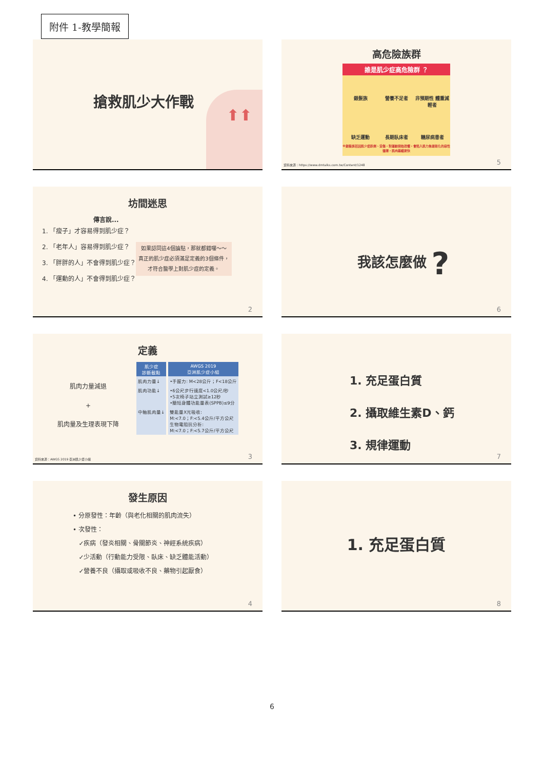附件 1-教學簡報
搶救肌少大作戰
⬆⬆
坊間迷思
傳言說...
1. 「瘦子」才容易得到肌少症？
2. 「老年人」容易得到肌少症？
3. 「胖胖的人」不會得到肌少症？
4. 「運動的人」不會得到肌少症？
如果認同這4個論點，那就都錯囉～～
真正的肌少症必須滿足定義的3個條件，
才符合醫學上對肌少症的定義。
2
定義
肌肉力量減退
+
肌肉量及生理表現下降
| 肌少症 診斷截點 | AWGS 2019 亞洲肌少症小組 |
| --- | --- |
| 肌肉力量↓ | •手握力: M<28公斤；F<18公斤 |
| 肌肉功能↓ | •6公尺步行速度<1.0公尺/秒 •5次椅子站立測試≥12秒 •簡短身體功能量表(SPPB)≤9分 |
| 中軸肌肉量↓ | 雙能量X光吸收: M:<7.0；F:<5.4公斤/平方公尺 生物電阻抗分析: M:<7.0；F:<5.7公斤/平方公尺 |
資料來源：AWGS 2019 亞洲肌少症小組 3
發生原因
• 分原發性：年齡（與老化相關的肌肉流失）
• 次發性：
✓疾病（發炎相關、骨關節炎、神經系統疾病）
✓少活動（行動能力受限、臥床、缺乏體能活動）
✓營養不良（攝取或吸收不良、藥物引起厭食）
4
高危險族群
誰是肌少症高危險群 ？
銀髮族 營養不足者 非預期性 體重減輕者 缺乏運動 長期臥床者 糖尿病患者
※銀髮族若因肌少症跌倒、受傷，對運動開始恐懼，會陷入肌力急速退化的惡性循環，肌肉萎縮更快
資料來源：https://www.dmtalks.com.tw/Content/1248
5
我該怎麼做 ?
6
1. 充足蛋白質
2. 攝取維生素D、鈣
3. 規律運動
7
1. 充足蛋白質
8
6